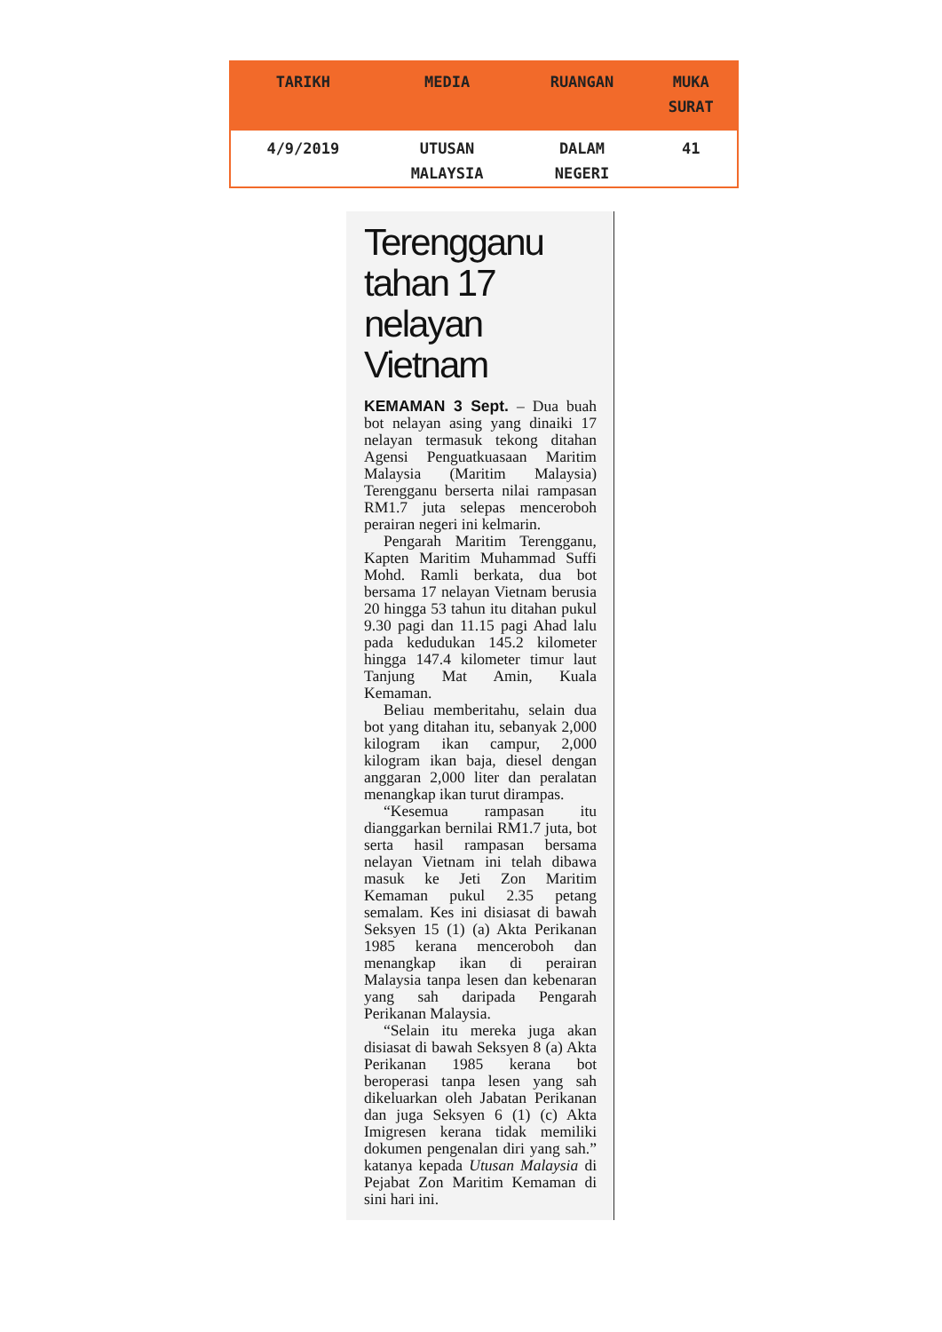| TARIKH | MEDIA | RUANGAN | MUKA SURAT |
| --- | --- | --- | --- |
| 4/9/2019 | UTUSAN MALAYSIA | DALAM NEGERI | 41 |
Terengganu tahan 17 nelayan Vietnam
KEMAMAN 3 Sept. – Dua buah bot nelayan asing yang dinaiki 17 nelayan termasuk tekong ditahan Agensi Penguatkuasaan Maritim Malaysia (Maritim Malaysia) Terengganu berserta nilai rampasan RM1.7 juta selepas menceroboh perairan negeri ini kelmarin.
Pengarah Maritim Terengganu, Kapten Maritim Muhammad Suffi Mohd. Ramli berkata, dua bot bersama 17 nelayan Vietnam berusia 20 hingga 53 tahun itu ditahan pukul 9.30 pagi dan 11.15 pagi Ahad lalu pada kedudukan 145.2 kilometer hingga 147.4 kilometer timur laut Tanjung Mat Amin, Kuala Kemaman.
Beliau memberitahu, selain dua bot yang ditahan itu, sebanyak 2,000 kilogram ikan campur, 2,000 kilogram ikan baja, diesel dengan anggaran 2,000 liter dan peralatan menangkap ikan turut dirampas.
“Kesemua rampasan itu dianggarkan bernilai RM1.7 juta, bot serta hasil rampasan bersama nelayan Vietnam ini telah dibawa masuk ke Jeti Zon Maritim Kemaman pukul 2.35 petang semalam. Kes ini disiasat di bawah Seksyen 15 (1) (a) Akta Perikanan 1985 kerana menceroboh dan menangkap ikan di perairan Malaysia tanpa lesen dan kebenaran yang sah daripada Pengarah Perikanan Malaysia.
“Selain itu mereka juga akan disiasat di bawah Seksyen 8 (a) Akta Perikanan 1985 kerana bot beroperasi tanpa lesen yang sah dikeluarkan oleh Jabatan Perikanan dan juga Seksyen 6 (1) (c) Akta Imigresen kerana tidak memiliki dokumen pengenalan diri yang sah.” katanya kepada Utusan Malaysia di Pejabat Zon Maritim Kemaman di sini hari ini.